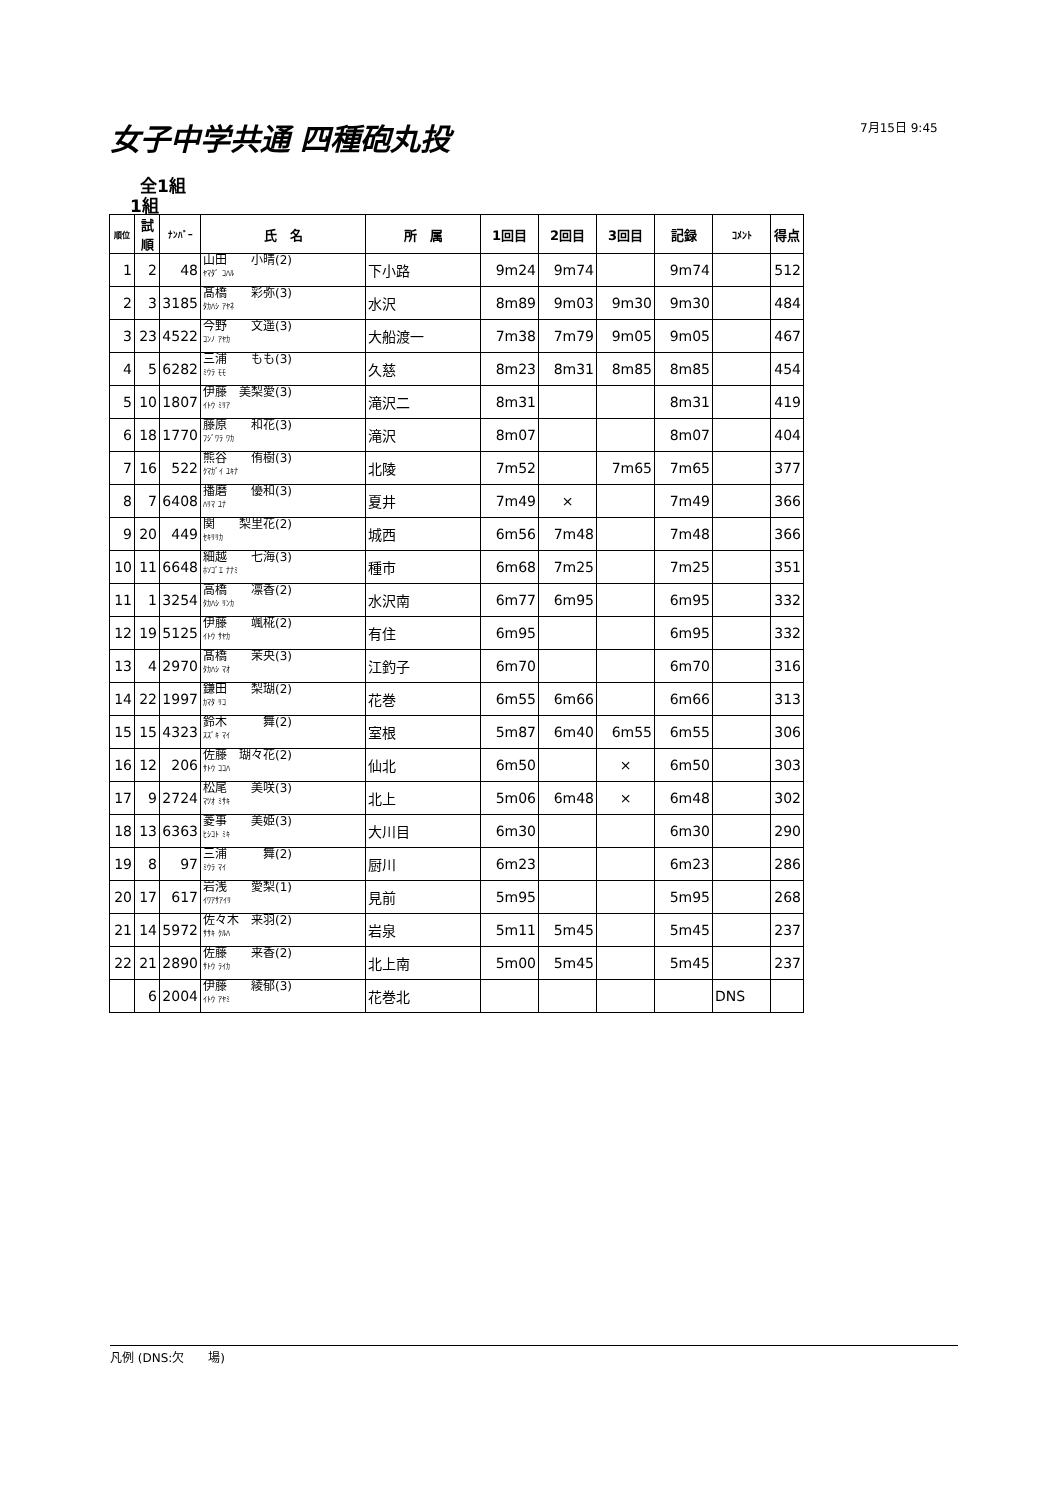女子中学共通 四種砲丸投 7月15日 9:45
全1組
1組
| 順位 | 試順 | ﾅﾝﾊﾞｰ | 氏 名 | 所 属 | 1回目 | 2回目 | 3回目 | 記録 | ｺﾒﾝﾄ | 得点 |
| --- | --- | --- | --- | --- | --- | --- | --- | --- | --- | --- |
| 1 | 2 | 48 | 山田 小晴(2) ﾔﾏﾀﾞ ｺﾊﾙ | 下小路 | 9m24 | 9m74 | | 9m74 | | 512 |
| 2 | 3 | 3185 | 髙橋 彩弥(3) ﾀｶﾊｼ ｱﾔﾈ | 水沢 | 8m89 | 9m03 | 9m30 | 9m30 | | 484 |
| 3 | 23 | 4522 | 今野 文遥(3) ｺﾝﾉ ｱﾔｶ | 大船渡一 | 7m38 | 7m79 | 9m05 | 9m05 | | 467 |
| 4 | 5 | 6282 | 三浦 もも(3) ﾐｳﾗ ﾓﾓ | 久慈 | 8m23 | 8m31 | 8m85 | 8m85 | | 454 |
| 5 | 10 | 1807 | 伊藤 美梨愛(3) ｲﾄｳ ﾐﾘｱ | 滝沢二 | 8m31 | | | 8m31 | | 419 |
| 6 | 18 | 1770 | 藤原 和花(3) ﾌｼﾞﾜﾗ ﾜｶ | 滝沢 | 8m07 | | | 8m07 | | 404 |
| 7 | 16 | 522 | 熊谷 侑樹(3) ｸﾏｶﾞｲ ﾕｷﾅ | 北陵 | 7m52 | | 7m65 | 7m65 | | 377 |
| 8 | 7 | 6408 | 播磨 優和(3) ﾊﾘﾏ ﾕﾅ | 夏井 | 7m49 | × | | 7m49 | | 366 |
| 9 | 20 | 449 | 関 梨里花(2) ｾｷﾘﾘｶ | 城西 | 6m56 | 7m48 | | 7m48 | | 366 |
| 10 | 11 | 6648 | 細越 七海(3) ﾎｿｺﾞｴ ﾅﾅﾐ | 種市 | 6m68 | 7m25 | | 7m25 | | 351 |
| 11 | 1 | 3254 | 高橋 凛香(2) ﾀｶﾊｼ ﾘﾝｶ | 水沢南 | 6m77 | 6m95 | | 6m95 | | 332 |
| 12 | 19 | 5125 | 伊藤 颯椛(2) ｲﾄｳ ｻﾔｶ | 有住 | 6m95 | | | 6m95 | | 332 |
| 13 | 4 | 2970 | 髙橋 茉央(3) ﾀｶﾊｼ ﾏｵ | 江釣子 | 6m70 | | | 6m70 | | 316 |
| 14 | 22 | 1997 | 鎌田 梨瑚(2) ｶﾏﾀ ﾘｺ | 花巻 | 6m55 | 6m66 | | 6m66 | | 313 |
| 15 | 15 | 4323 | 鈴木 舞(2) ｽｽﾞｷ ﾏｲ | 室根 | 5m87 | 6m40 | 6m55 | 6m55 | | 306 |
| 16 | 12 | 206 | 佐藤 瑚々花(2) ｻﾄｳ ｺｺﾊ | 仙北 | 6m50 | | × | 6m50 | | 303 |
| 17 | 9 | 2724 | 松尾 美咲(3) ﾏﾂｵ ﾐｻｷ | 北上 | 5m06 | 6m48 | × | 6m48 | | 302 |
| 18 | 13 | 6363 | 菱事 美姫(3) ﾋｼｺﾄ ﾐｷ | 大川目 | 6m30 | | | 6m30 | | 290 |
| 19 | 8 | 97 | 三浦 舞(2) ﾐｳﾗ ﾏｲ | 厨川 | 6m23 | | | 6m23 | | 286 |
| 20 | 17 | 617 | 岩浅 愛梨(1) ｲﾜｱｻｱｲﾘ | 見前 | 5m95 | | | 5m95 | | 268 |
| 21 | 14 | 5972 | 佐々木 来羽(2) ｻｻｷ ｸﾙﾊ | 岩泉 | 5m11 | 5m45 | | 5m45 | | 237 |
| 22 | 21 | 2890 | 佐藤 来香(2) ｻﾄｳ ﾗｲｶ | 北上南 | 5m00 | 5m45 | | 5m45 | | 237 |
| | 6 | 2004 | 伊藤 綾郁(3) ｲﾄｳ ｱﾔﾐ | 花巻北 | | | | | DNS | |
凡例 (DNS:欠　　場)